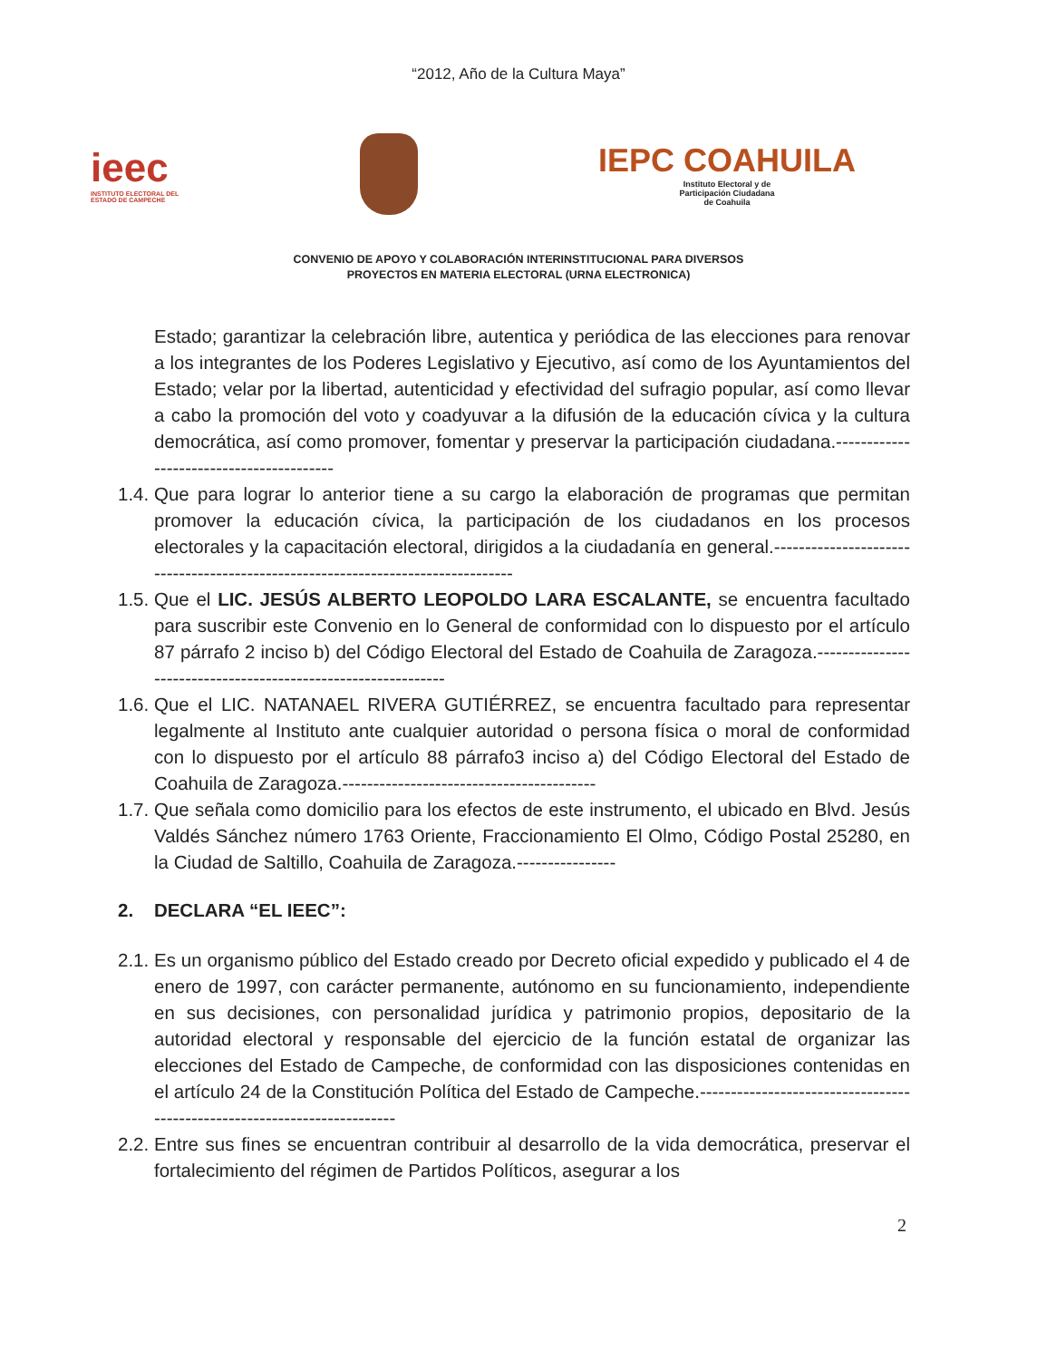“2012, Año de la Cultura Maya”
ieec
INSTITUTO ELECTORAL DEL
ESTADO DE CAMPECHE
IEPC COAHUILA
Instituto Electoral y de
Participación Ciudadana
de Coahuila
CONVENIO DE APOYO Y COLABORACIÓN INTERINSTITUCIONAL PARA DIVERSOS
PROYECTOS EN MATERIA ELECTORAL (URNA ELECTRONICA)
Estado; garantizar la celebración libre, autentica y periódica de las elecciones para renovar a los integrantes de los Poderes Legislativo y Ejecutivo, así como de los Ayuntamientos del Estado; velar por la libertad, autenticidad y efectividad del sufragio popular, así como llevar a cabo la promoción del voto y coadyuvar a la difusión de la educación cívica y la cultura democrática, así como promover, fomentar y preservar la participación ciudadana.-----------------------------------------
1.4.
Que para lograr lo anterior tiene a su cargo la elaboración de programas que permitan promover la educación cívica, la participación de los ciudadanos en los procesos electorales y la capacitación electoral, dirigidos a la ciudadanía en general.--------------------------------------------------------------------------------
1.5.
Que el LIC. JESÚS ALBERTO LEOPOLDO LARA ESCALANTE, se encuentra facultado para suscribir este Convenio en lo General de conformidad con lo dispuesto por el artículo 87 párrafo 2 inciso b) del Código Electoral del Estado de Coahuila de Zaragoza.--------------------------------------------------------------
1.6.
Que el LIC. NATANAEL RIVERA GUTIÉRREZ, se encuentra facultado para representar legalmente al Instituto ante cualquier autoridad o persona física o moral de conformidad con lo dispuesto por el artículo 88 párrafo3 inciso a) del Código Electoral del Estado de Coahuila de Zaragoza.-----------------------------------------
1.7.
Que señala como domicilio para los efectos de este instrumento, el ubicado en Blvd. Jesús Valdés Sánchez número 1763 Oriente, Fraccionamiento El Olmo, Código Postal 25280, en la Ciudad de Saltillo, Coahuila de Zaragoza.----------------
2. DECLARA “EL IEEC”:
2.1.
Es un organismo público del Estado creado por Decreto oficial expedido y publicado el 4 de enero de 1997, con carácter permanente, autónomo en su funcionamiento, independiente en sus decisiones, con personalidad jurídica y patrimonio propios, depositario de la autoridad electoral y responsable del ejercicio de la función estatal de organizar las elecciones del Estado de Campeche, de conformidad con las disposiciones contenidas en el artículo 24 de la Constitución Política del Estado de Campeche.-------------------------------------------------------------------------
2.2.
Entre sus fines se encuentran contribuir al desarrollo de la vida democrática, preservar el fortalecimiento del régimen de Partidos Políticos, asegurar a los
2